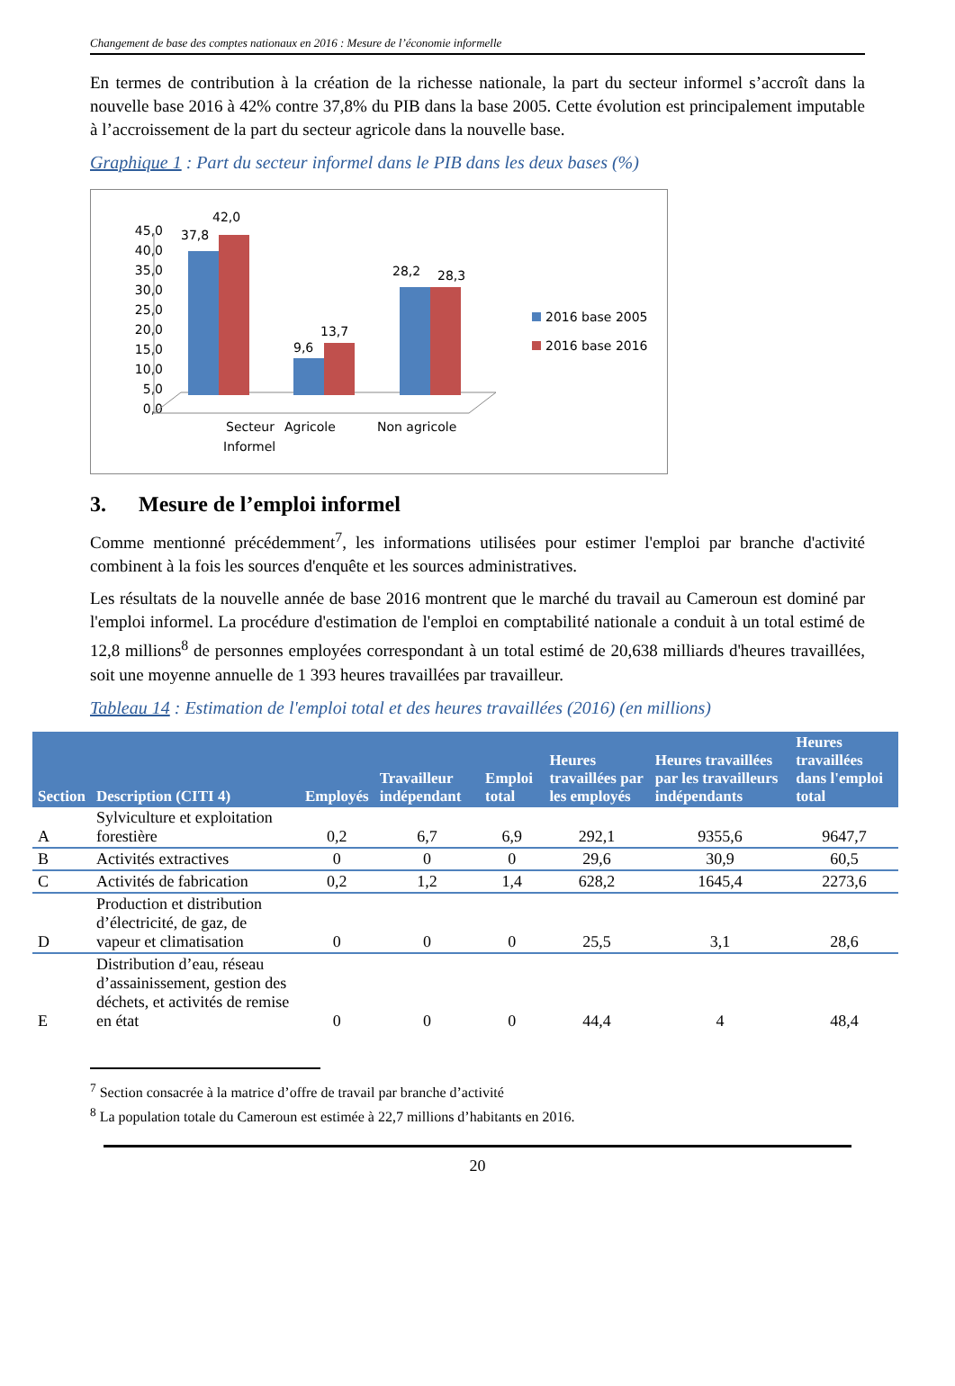Changement de base des comptes nationaux en 2016 : Mesure de l’économie informelle
En termes de contribution à la création de la richesse nationale, la part du secteur informel s’accroît dans la nouvelle base 2016 à 42% contre 37,8% du PIB dans la base 2005. Cette évolution est principalement imputable à l’accroissement de la part du secteur agricole dans la nouvelle base.
Graphique 1 : Part du secteur informel dans le PIB dans les deux bases (%)
45,0
40,0
35,0
30,0
25,0
20,0
15,0
10,0
5,0
0,0
37,8
42,0
9,6
13,7
28,2
28,3
Secteur
Informel
Agricole
Non agricole
2016 base 2005
2016 base 2016
3. Mesure de l’emploi informel
Comme mentionné précédemment<sup>7</sup>, les informations utilisées pour estimer l'emploi par branche d'activité combinent à la fois les sources d'enquête et les sources administratives.
Les résultats de la nouvelle année de base 2016 montrent que le marché du travail au Cameroun est dominé par l'emploi informel. La procédure d'estimation de l'emploi en comptabilité nationale a conduit à un total estimé de 12,8 millions<sup>8</sup> de personnes employées correspondant à un total estimé de 20,638 milliards d'heures travaillées, soit une moyenne annuelle de 1 393 heures travaillées par travailleur.
Tableau 14 : Estimation de l'emploi total et des heures travaillées (2016) (en millions)
| Section | Description (CITI 4) | Employés | Travailleur indépendant | Emploi total | Heures travaillées par les employés | Heures travaillées par les travailleurs indépendants | Heures travaillées dans l'emploi total |
| --- | --- | --- | --- | --- | --- | --- | --- |
| A | Sylviculture et exploitation forestière | 0,2 | 6,7 | 6,9 | 292,1 | 9355,6 | 9647,7 |
| B | Activités extractives | 0 | 0 | 0 | 29,6 | 30,9 | 60,5 |
| C | Activités de fabrication | 0,2 | 1,2 | 1,4 | 628,2 | 1645,4 | 2273,6 |
| D | Production et distribution d’électricité, de gaz, de vapeur et climatisation | 0 | 0 | 0 | 25,5 | 3,1 | 28,6 |
| E | Distribution d’eau, réseau d’assainissement, gestion des déchets, et activités de remise en état | 0 | 0 | 0 | 44,4 | 4 | 48,4 |
<sup>7</sup> Section consacrée à la matrice d’offre de travail par branche d’activité
<sup>8</sup> La population totale du Cameroun est estimée à 22,7 millions d’habitants en 2016.
20